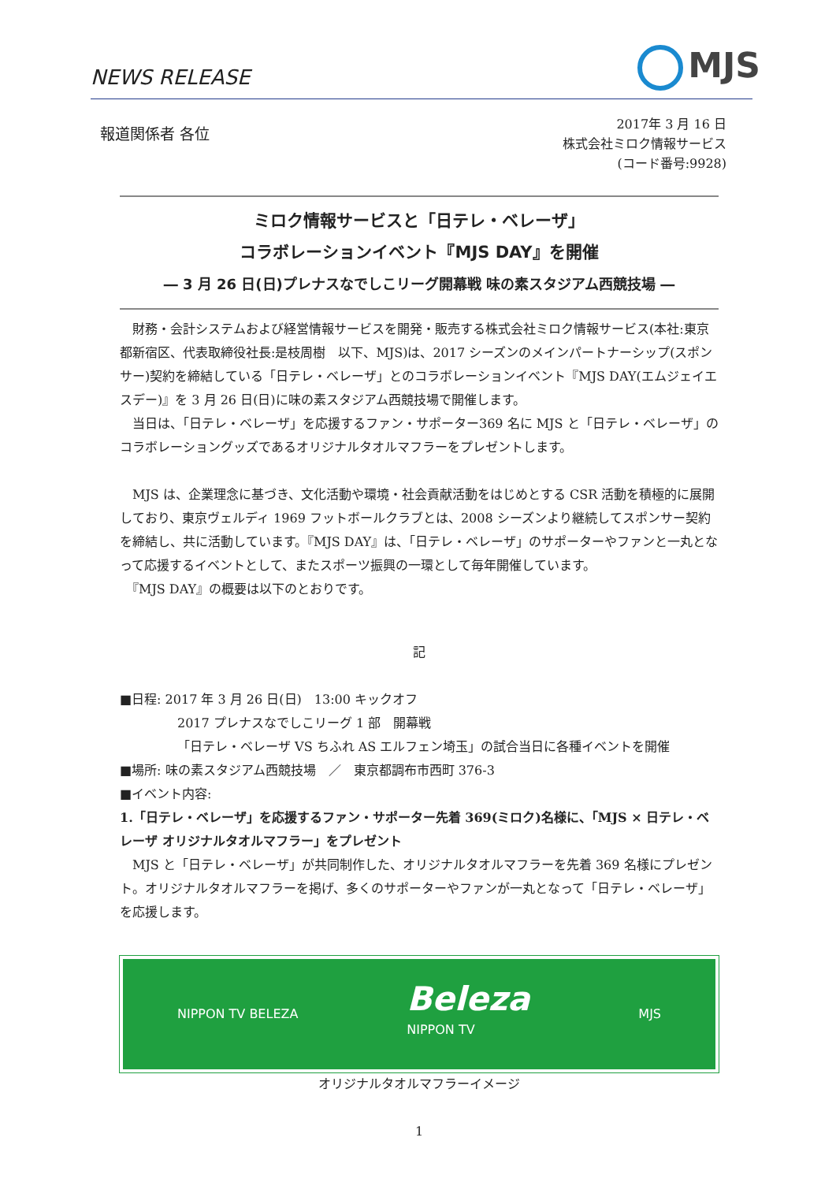NEWS RELEASE MJS
報道関係者 各位
2017年 3 月 16 日
株式会社ミロク情報サービス
(コード番号:9928)
ミロク情報サービスと「日テレ・ベレーザ」
コラボレーションイベント『MJS DAY』を開催
― 3 月 26 日(日)プレナスなでしこリーグ開幕戦 味の素スタジアム西競技場 ―
　財務・会計システムおよび経営情報サービスを開発・販売する株式会社ミロク情報サービス(本社:東京都新宿区、代表取締役社長:是枝周樹　以下、MJS)は、2017 シーズンのメインパートナーシップ(スポンサー)契約を締結している「日テレ・ベレーザ」とのコラボレーションイベント『MJS DAY(エムジェイエスデー)』を 3 月 26 日(日)に味の素スタジアム西競技場で開催します。
　当日は、「日テレ・ベレーザ」を応援するファン・サポーター369 名に MJS と「日テレ・ベレーザ」のコラボレーショングッズであるオリジナルタオルマフラーをプレゼントします。
　MJS は、企業理念に基づき、文化活動や環境・社会貢献活動をはじめとする CSR 活動を積極的に展開しており、東京ヴェルディ 1969 フットボールクラブとは、2008 シーズンより継続してスポンサー契約を締結し、共に活動しています。『MJS DAY』は、「日テレ・ベレーザ」のサポーターやファンと一丸となって応援するイベントとして、またスポーツ振興の一環として毎年開催しています。
　『MJS DAY』の概要は以下のとおりです。
記
■日程: 2017 年 3 月 26 日(日)　13:00 キックオフ
2017 プレナスなでしこリーグ 1 部　開幕戦
「日テレ・ベレーザ VS ちふれ AS エルフェン埼玉」の試合当日に各種イベントを開催
■場所: 味の素スタジアム西競技場　／　東京都調布市西町 376-3
■イベント内容:
1.「日テレ・ベレーザ」を応援するファン・サポーター先着 369(ミロク)名様に、「MJS × 日テレ・ベレーザ オリジナルタオルマフラー」をプレゼント
　MJS と「日テレ・ベレーザ」が共同制作した、オリジナルタオルマフラーを先着 369 名様にプレゼント。オリジナルタオルマフラーを掲げ、多くのサポーターやファンが一丸となって「日テレ・ベレーザ」を応援します。
NIPPON TV BELEZA Beleza
NIPPON TV MJS
オリジナルタオルマフラーイメージ
1